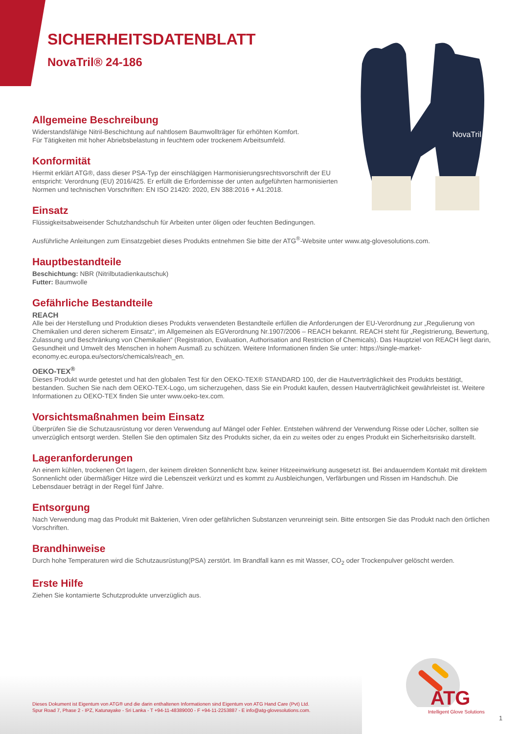NovaTril
SICHERHEITSDATENBLATT
NovaTril® 24-186
Allgemeine Beschreibung
Widerstandsfähige Nitril-Beschichtung auf nahtlosem Baumwollträger für erhöhten Komfort.
Für Tätigkeiten mit hoher Abriebsbelastung in feuchtem oder trockenem Arbeitsumfeld.
Konformität
Hiermit erklärt ATG®, dass dieser PSA-Typ der einschlägigen Harmonisierungsrechtsvorschrift der EU entspricht: Verordnung (EU) 2016/425. Er erfüllt die Erfordernisse der unten aufgeführten harmonisierten Normen und technischen Vorschriften: EN ISO 21420: 2020, EN 388:2016 + A1:2018.
Einsatz
Flüssigkeitsabweisender Schutzhandschuh für Arbeiten unter öligen oder feuchten Bedingungen.
Ausführliche Anleitungen zum Einsatzgebiet dieses Produkts entnehmen Sie bitte der ATG<sup>®</sup>-Website unter www.atg-glovesolutions.com.
Hauptbestandteile
Beschichtung: NBR (Nitrilbutadienkautschuk)
Futter: Baumwolle
Gefährliche Bestandteile
REACH
Alle bei der Herstellung und Produktion dieses Produkts verwendeten Bestandteile erfüllen die Anforderungen der EU-Verordnung zur „Regulierung von Chemikalien und deren sicherem Einsatz“, im Allgemeinen als EGVerordnung Nr.1907/2006 – REACH bekannt. REACH steht für „Registrierung, Bewertung, Zulassung und Beschränkung von Chemikalien“ (Registration, Evaluation, Authorisation and Restriction of Chemicals). Das Hauptziel von REACH liegt darin, Gesundheit und Umwelt des Menschen in hohem Ausmaß zu schützen. Weitere Informationen finden Sie unter: https://single-market-economy.ec.europa.eu/sectors/chemicals/reach_en.
OEKO-TEX<sup>®</sup>
Dieses Produkt wurde getestet und hat den globalen Test für den OEKO-TEX® STANDARD 100, der die Hautverträglichkeit des Produkts bestätigt, bestanden. Suchen Sie nach dem OEKO-TEX-Logo, um sicherzugehen, dass Sie ein Produkt kaufen, dessen Hautverträglichkeit gewährleistet ist. Weitere Informationen zu OEKO-TEX finden Sie unter www.oeko-tex.com.
Vorsichtsmaßnahmen beim Einsatz
Überprüfen Sie die Schutzausrüstung vor deren Verwendung auf Mängel oder Fehler. Entstehen während der Verwendung Risse oder Löcher, sollten sie unverzüglich entsorgt werden. Stellen Sie den optimalen Sitz des Produkts sicher, da ein zu weites oder zu enges Produkt ein Sicherheitsrisiko darstellt.
Lageranforderungen
An einem kühlen, trockenen Ort lagern, der keinem direkten Sonnenlicht bzw. keiner Hitzeeinwirkung ausgesetzt ist. Bei andauerndem Kontakt mit direktem Sonnenlicht oder übermäßiger Hitze wird die Lebenszeit verkürzt und es kommt zu Ausbleichungen, Verfärbungen und Rissen im Handschuh. Die Lebensdauer beträgt in der Regel fünf Jahre.
Entsorgung
Nach Verwendung mag das Produkt mit Bakterien, Viren oder gefährlichen Substanzen verunreinigt sein. Bitte entsorgen Sie das Produkt nach den örtlichen Vorschriften.
Brandhinweise
Durch hohe Temperaturen wird die Schutzausrüstung(PSA) zerstört. Im Brandfall kann es mit Wasser, CO<sub>2</sub> oder Trockenpulver gelöscht werden.
Erste Hilfe
Ziehen Sie kontamierte Schutzprodukte unverzüglich aus.
Dieses Dokument ist Eigentum von ATG® und die darin enthaltenen Informationen sind Eigentum von ATG Hand Care (Pvt) Ltd.
Spur Road 7, Phase 2 - IPZ, Katunayake - Sri Lanka - T +94-11-48389000 - F +94-11-2253887 - E info@atg-glovesolutions.com.
ATG
Intelligent Glove Solutions
1